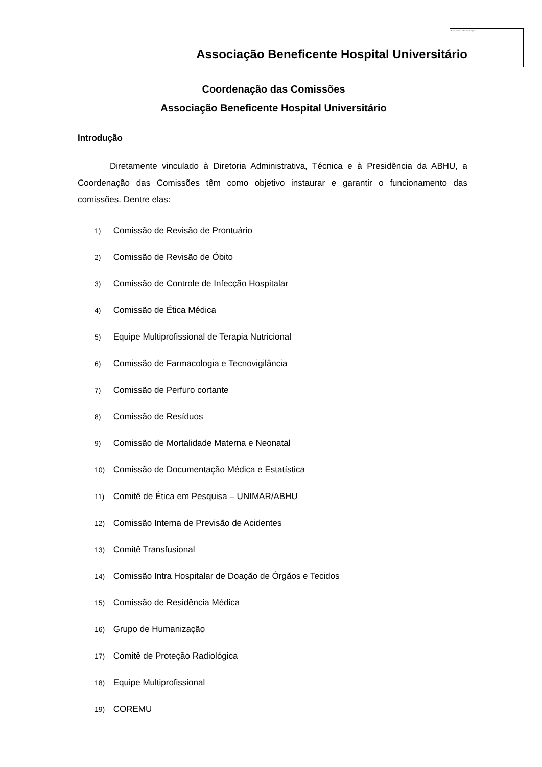Não é possível exibir esta imagem.
Associação Beneficente Hospital Universitário
Coordenação das Comissões
Associação Beneficente Hospital Universitário
Introdução
Diretamente vinculado à Diretoria Administrativa, Técnica e à Presidência da ABHU, a Coordenação das Comissões têm como objetivo instaurar e garantir o funcionamento das comissões. Dentre elas:
1) Comissão de Revisão de Prontuário
2) Comissão de Revisão de Óbito
3) Comissão de Controle de Infecção Hospitalar
4) Comissão de Ética Médica
5) Equipe Multiprofissional de Terapia Nutricional
6) Comissão de Farmacologia e Tecnovigilância
7) Comissão de Perfuro cortante
8) Comissão de Resíduos
9) Comissão de Mortalidade Materna e Neonatal
10) Comissão de Documentação Médica e Estatística
11) Comitê de Ética em Pesquisa – UNIMAR/ABHU
12) Comissão Interna de Previsão de Acidentes
13) Comitê Transfusional
14) Comissão Intra Hospitalar de Doação de Órgãos e Tecidos
15) Comissão de Residência Médica
16) Grupo de Humanização
17) Comitê de Proteção Radiológica
18) Equipe Multiprofissional
19) COREMU